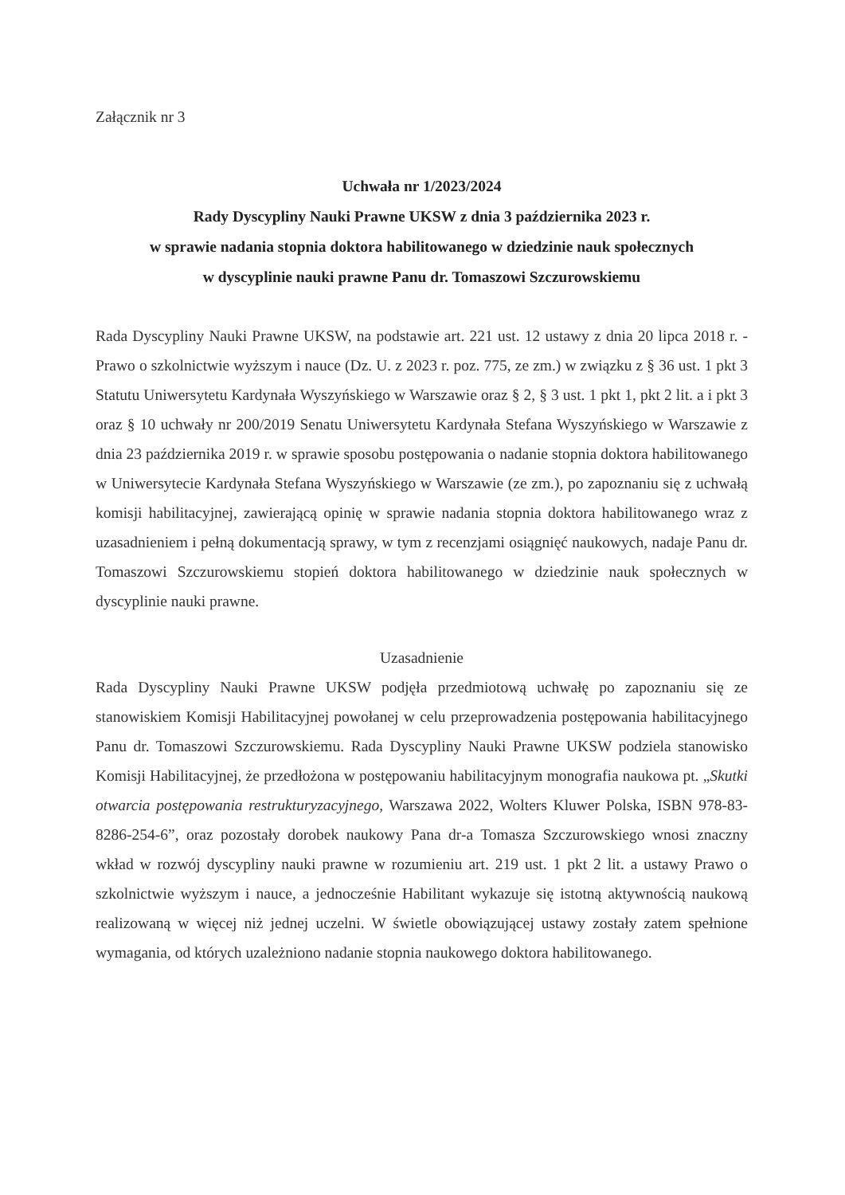Załącznik nr 3
Uchwała nr 1/2023/2024
Rady Dyscypliny Nauki Prawne UKSW z dnia 3 października 2023 r.
w sprawie nadania stopnia doktora habilitowanego w dziedzinie nauk społecznych
w dyscyplinie nauki prawne Panu dr. Tomaszowi Szczurowskiemu
Rada Dyscypliny Nauki Prawne UKSW, na podstawie art. 221 ust. 12 ustawy z dnia 20 lipca 2018 r. - Prawo o szkolnictwie wyższym i nauce (Dz. U. z 2023 r. poz. 775, ze zm.) w związku z § 36 ust. 1 pkt 3 Statutu Uniwersytetu Kardynała Wyszyńskiego w Warszawie oraz § 2, § 3 ust. 1 pkt 1, pkt 2 lit. a i pkt 3 oraz § 10 uchwały nr 200/2019 Senatu Uniwersytetu Kardynała Stefana Wyszyńskiego w Warszawie z dnia 23 października 2019 r. w sprawie sposobu postępowania o nadanie stopnia doktora habilitowanego w Uniwersytecie Kardynała Stefana Wyszyńskiego w Warszawie (ze zm.), po zapoznaniu się z uchwałą komisji habilitacyjnej, zawierającą opinię w sprawie nadania stopnia doktora habilitowanego wraz z uzasadnieniem i pełną dokumentacją sprawy, w tym z recenzjami osiągnięć naukowych, nadaje Panu dr. Tomaszowi Szczurowskiemu stopień doktora habilitowanego w dziedzinie nauk społecznych w dyscyplinie nauki prawne.
Uzasadnienie
Rada Dyscypliny Nauki Prawne UKSW podjęła przedmiotową uchwałę po zapoznaniu się ze stanowiskiem Komisji Habilitacyjnej powołanej w celu przeprowadzenia postępowania habilitacyjnego Panu dr. Tomaszowi Szczurowskiemu. Rada Dyscypliny Nauki Prawne UKSW podziela stanowisko Komisji Habilitacyjnej, że przedłożona w postępowaniu habilitacyjnym monografia naukowa pt. „Skutki otwarcia postępowania restrukturyzacyjnego, Warszawa 2022, Wolters Kluwer Polska, ISBN 978-83-8286-254-6”, oraz pozostały dorobek naukowy Pana dr-a Tomasza Szczurowskiego wnosi znaczny wkład w rozwój dyscypliny nauki prawne w rozumieniu art. 219 ust. 1 pkt 2 lit. a ustawy Prawo o szkolnictwie wyższym i nauce, a jednocześnie Habilitant wykazuje się istotną aktywnością naukową realizowaną w więcej niż jednej uczelni. W świetle obowiązującej ustawy zostały zatem spełnione wymagania, od których uzależniono nadanie stopnia naukowego doktora habilitowanego.